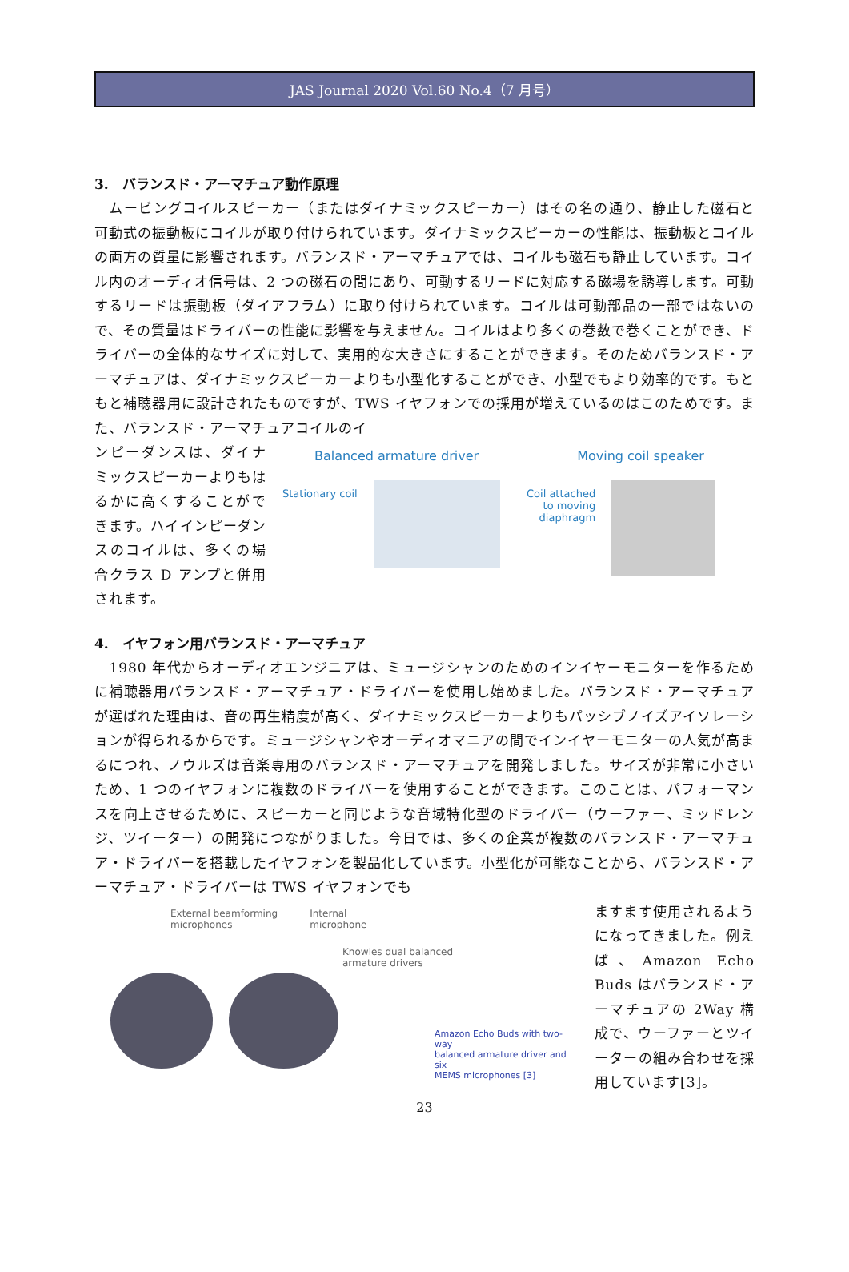JAS Journal 2020 Vol.60 No.4（7 月号）
3.　バランスド・アーマチュア動作原理
　ムービングコイルスピーカー（またはダイナミックスピーカー）はその名の通り、静止した磁石と可動式の振動板にコイルが取り付けられています。ダイナミックスピーカーの性能は、振動板とコイルの両方の質量に影響されます。バランスド・アーマチュアでは、コイルも磁石も静止しています。コイル内のオーディオ信号は、2 つの磁石の間にあり、可動するリードに対応する磁場を誘導します。可動するリードは振動板（ダイアフラム）に取り付けられています。コイルは可動部品の一部ではないので、その質量はドライバーの性能に影響を与えません。コイルはより多くの巻数で巻くことができ、ドライバーの全体的なサイズに対して、実用的な大きさにすることができます。そのためバランスド・アーマチュアは、ダイナミックスピーカーよりも小型化することができ、小型でもより効率的です。もともと補聴器用に設計されたものですが、TWS イヤフォンでの採用が増えているのはこのためです。また、バランスド・アーマチュアコイルのイ
ンピーダンスは、ダイナミックスピーカーよりもはるかに高くすることができます。ハイインピーダンスのコイルは、多くの場合クラス D アンプと併用されます。
Balanced armature driver
Stationary coil
Moving coil speaker
Coil attached
to moving
diaphragm
4.　イヤフォン用バランスド・アーマチュア
　1980 年代からオーディオエンジニアは、ミュージシャンのためのインイヤーモニターを作るために補聴器用バランスド・アーマチュア・ドライバーを使用し始めました。バランスド・アーマチュアが選ばれた理由は、音の再生精度が高く、ダイナミックスピーカーよりもパッシブノイズアイソレーションが得られるからです。ミュージシャンやオーディオマニアの間でインイヤーモニターの人気が高まるにつれ、ノウルズは音楽専用のバランスド・アーマチュアを開発しました。サイズが非常に小さいため、1 つのイヤフォンに複数のドライバーを使用することができます。このことは、パフォーマンスを向上させるために、スピーカーと同じような音域特化型のドライバー（ウーファー、ミッドレンジ、ツイーター）の開発につながりました。今日では、多くの企業が複数のバランスド・アーマチュア・ドライバーを搭載したイヤフォンを製品化しています。小型化が可能なことから、バランスド・アーマチュア・ドライバーは TWS イヤフォンでも
External beamforming
microphones
Internal
microphone
Knowles dual balanced
armature drivers
Amazon Echo Buds with two-way
balanced armature driver and six
MEMS microphones [3]
ますます使用されるようになってきました。例えば、Amazon Echo Buds はバランスド・アーマチュアの 2Way 構成で、ウーファーとツイーターの組み合わせを採用しています[3]。
23